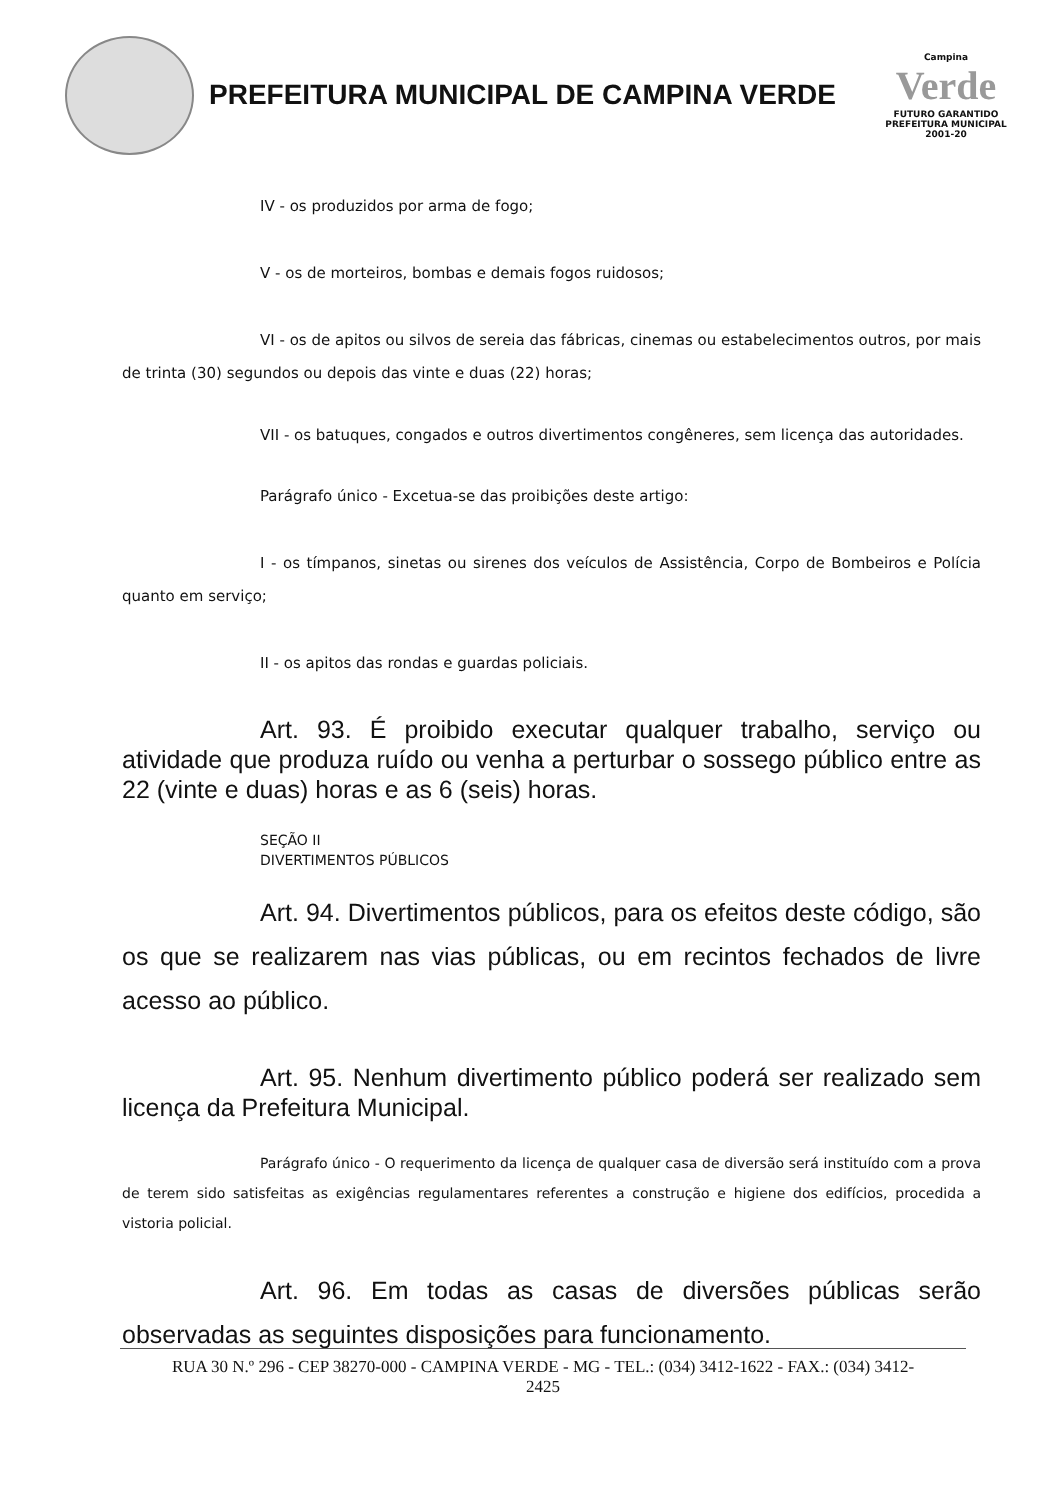PREFEITURA MUNICIPAL DE CAMPINA VERDE
Campina
Verde
FUTURO GARANTIDO
PREFEITURA MUNICIPAL 2001-20
IV - os produzidos por arma de fogo;
V - os de morteiros, bombas e demais fogos ruidosos;
VI - os de apitos ou silvos de sereia das fábricas, cinemas ou estabelecimentos outros, por mais de trinta (30) segundos ou depois das vinte e duas (22) horas;
VII - os batuques, congados e outros divertimentos congêneres, sem licença das autoridades.
Parágrafo único - Excetua-se das proibições deste artigo:
I - os tímpanos, sinetas ou sirenes dos veículos de Assistência, Corpo de Bombeiros e Polícia quanto em serviço;
II - os apitos das rondas e guardas policiais.
Art. 93. É proibido executar qualquer trabalho, serviço ou atividade que produza ruído ou venha a perturbar o sossego público entre as 22 (vinte e duas) horas e as 6 (seis) horas.
SEÇÃO II
DIVERTIMENTOS PÚBLICOS
Art. 94. Divertimentos públicos, para os efeitos deste código, são os que se realizarem nas vias públicas, ou em recintos fechados de livre acesso ao público.
Art. 95. Nenhum divertimento público poderá ser realizado sem licença da Prefeitura Municipal.
Parágrafo único - O requerimento da licença de qualquer casa de diversão será instituído com a prova de terem sido satisfeitas as exigências regulamentares referentes a construção e higiene dos edifícios, procedida a vistoria policial.
Art. 96. Em todas as casas de diversões públicas serão observadas as seguintes disposições para funcionamento.
RUA 30 N.º 296 - CEP 38270-000 - CAMPINA VERDE - MG - TEL.: (034) 3412-1622 - FAX.: (034) 3412-
2425